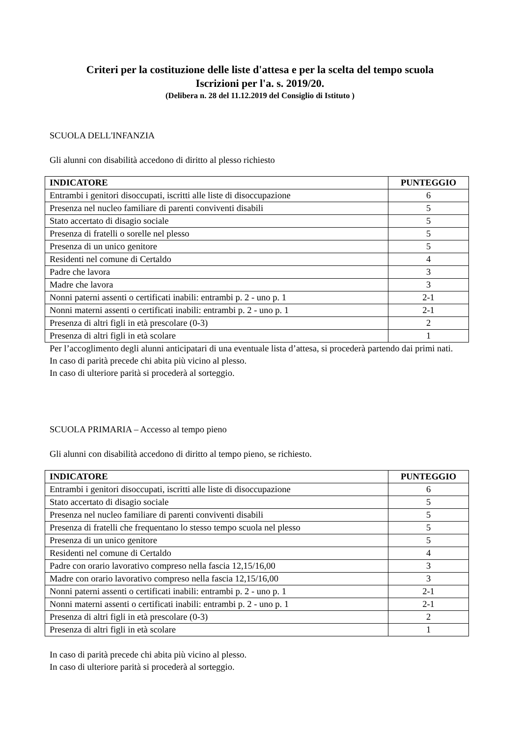Criteri per la costituzione delle liste d'attesa e per la scelta del tempo scuola
Iscrizioni per l'a. s. 2019/20.
(Delibera n. 28 del 11.12.2019 del Consiglio di Istituto )
SCUOLA DELL'INFANZIA
Gli alunni con disabilità accedono di diritto al plesso richiesto
| INDICATORE | PUNTEGGIO |
| --- | --- |
| Entrambi i genitori disoccupati, iscritti alle liste di disoccupazione | 6 |
| Presenza nel nucleo familiare di parenti conviventi disabili | 5 |
| Stato accertato di disagio sociale | 5 |
| Presenza di fratelli o sorelle nel plesso | 5 |
| Presenza di un unico genitore | 5 |
| Residenti nel comune di Certaldo | 4 |
| Padre che lavora | 3 |
| Madre che lavora | 3 |
| Nonni paterni assenti o certificati inabili: entrambi p. 2 - uno p. 1 | 2-1 |
| Nonni materni assenti o certificati inabili: entrambi p. 2 - uno p. 1 | 2-1 |
| Presenza di altri figli in età prescolare (0-3) | 2 |
| Presenza di altri figli in età scolare | 1 |
Per l’accoglimento degli alunni anticipatari di una eventuale lista d’attesa, si procederà partendo dai primi nati.
In caso di parità precede chi abita più vicino al plesso.
In caso di ulteriore parità si procederà al sorteggio.
SCUOLA PRIMARIA – Accesso al tempo pieno
Gli alunni con disabilità accedono di diritto al tempo pieno, se richiesto.
| INDICATORE | PUNTEGGIO |
| --- | --- |
| Entrambi i genitori disoccupati, iscritti alle liste di disoccupazione | 6 |
| Stato accertato di disagio sociale | 5 |
| Presenza nel nucleo familiare di parenti conviventi disabili | 5 |
| Presenza di fratelli che frequentano lo stesso tempo scuola nel plesso | 5 |
| Presenza di un unico genitore | 5 |
| Residenti nel comune di Certaldo | 4 |
| Padre con orario lavorativo compreso nella fascia 12,15/16,00 | 3 |
| Madre con orario lavorativo compreso nella fascia 12,15/16,00 | 3 |
| Nonni paterni assenti o certificati inabili: entrambi p. 2 - uno p. 1 | 2-1 |
| Nonni materni assenti o certificati inabili: entrambi p. 2 - uno p. 1 | 2-1 |
| Presenza di altri figli in età prescolare (0-3) | 2 |
| Presenza di altri figli in età scolare | 1 |
In caso di parità precede chi abita più vicino al plesso.
In caso di ulteriore parità si procederà al sorteggio.